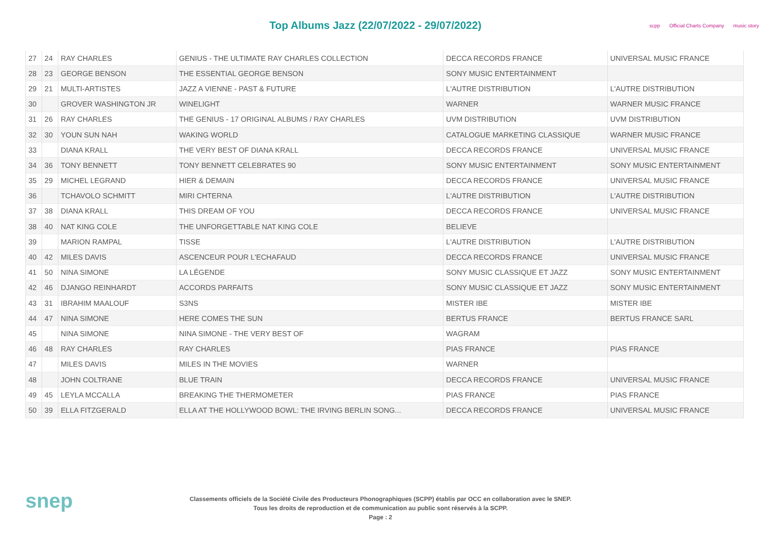Top Albums Jazz (22/07/2022 - 29/07/2022)
scpp Official Charts Company music story
| 27 | 24 | RAY CHARLES | GENIUS - THE ULTIMATE RAY CHARLES COLLECTION | DECCA RECORDS FRANCE | UNIVERSAL MUSIC FRANCE |
| 28 | 23 | GEORGE BENSON | THE ESSENTIAL GEORGE BENSON | SONY MUSIC ENTERTAINMENT | |
| 29 | 21 | MULTI-ARTISTES | JAZZ A VIENNE - PAST & FUTURE | L'AUTRE DISTRIBUTION | L'AUTRE DISTRIBUTION |
| 30 | | GROVER WASHINGTON JR | WINELIGHT | WARNER | WARNER MUSIC FRANCE |
| 31 | 26 | RAY CHARLES | THE GENIUS - 17 ORIGINAL ALBUMS / RAY CHARLES | UVM DISTRIBUTION | UVM DISTRIBUTION |
| 32 | 30 | YOUN SUN NAH | WAKING WORLD | CATALOGUE MARKETING CLASSIQUE | WARNER MUSIC FRANCE |
| 33 | | DIANA KRALL | THE VERY BEST OF DIANA KRALL | DECCA RECORDS FRANCE | UNIVERSAL MUSIC FRANCE |
| 34 | 36 | TONY BENNETT | TONY BENNETT CELEBRATES 90 | SONY MUSIC ENTERTAINMENT | SONY MUSIC ENTERTAINMENT |
| 35 | 29 | MICHEL LEGRAND | HIER & DEMAIN | DECCA RECORDS FRANCE | UNIVERSAL MUSIC FRANCE |
| 36 | | TCHAVOLO SCHMITT | MIRI CHTERNA | L'AUTRE DISTRIBUTION | L'AUTRE DISTRIBUTION |
| 37 | 38 | DIANA KRALL | THIS DREAM OF YOU | DECCA RECORDS FRANCE | UNIVERSAL MUSIC FRANCE |
| 38 | 40 | NAT KING COLE | THE UNFORGETTABLE NAT KING COLE | BELIEVE | |
| 39 | | MARION RAMPAL | TISSE | L'AUTRE DISTRIBUTION | L'AUTRE DISTRIBUTION |
| 40 | 42 | MILES DAVIS | ASCENCEUR POUR L'ECHAFAUD | DECCA RECORDS FRANCE | UNIVERSAL MUSIC FRANCE |
| 41 | 50 | NINA SIMONE | LA LÉGENDE | SONY MUSIC CLASSIQUE ET JAZZ | SONY MUSIC ENTERTAINMENT |
| 42 | 46 | DJANGO REINHARDT | ACCORDS PARFAITS | SONY MUSIC CLASSIQUE ET JAZZ | SONY MUSIC ENTERTAINMENT |
| 43 | 31 | IBRAHIM MAALOUF | S3NS | MISTER IBE | MISTER IBE |
| 44 | 47 | NINA SIMONE | HERE COMES THE SUN | BERTUS FRANCE | BERTUS FRANCE SARL |
| 45 | | NINA SIMONE | NINA SIMONE - THE VERY BEST OF | WAGRAM | |
| 46 | 48 | RAY CHARLES | RAY CHARLES | PIAS FRANCE | PIAS FRANCE |
| 47 | | MILES DAVIS | MILES IN THE MOVIES | WARNER | |
| 48 | | JOHN COLTRANE | BLUE TRAIN | DECCA RECORDS FRANCE | UNIVERSAL MUSIC FRANCE |
| 49 | 45 | LEYLA MCCALLA | BREAKING THE THERMOMETER | PIAS FRANCE | PIAS FRANCE |
| 50 | 39 | ELLA FITZGERALD | ELLA AT THE HOLLYWOOD BOWL: THE IRVING BERLIN SONG... | DECCA RECORDS FRANCE | UNIVERSAL MUSIC FRANCE |
snep
Classements officiels de la Société Civile des Producteurs Phonographiques (SCPP) établis par OCC en collaboration avec le SNEP.
Tous les droits de reproduction et de communication au public sont réservés à la SCPP.
Page : 2